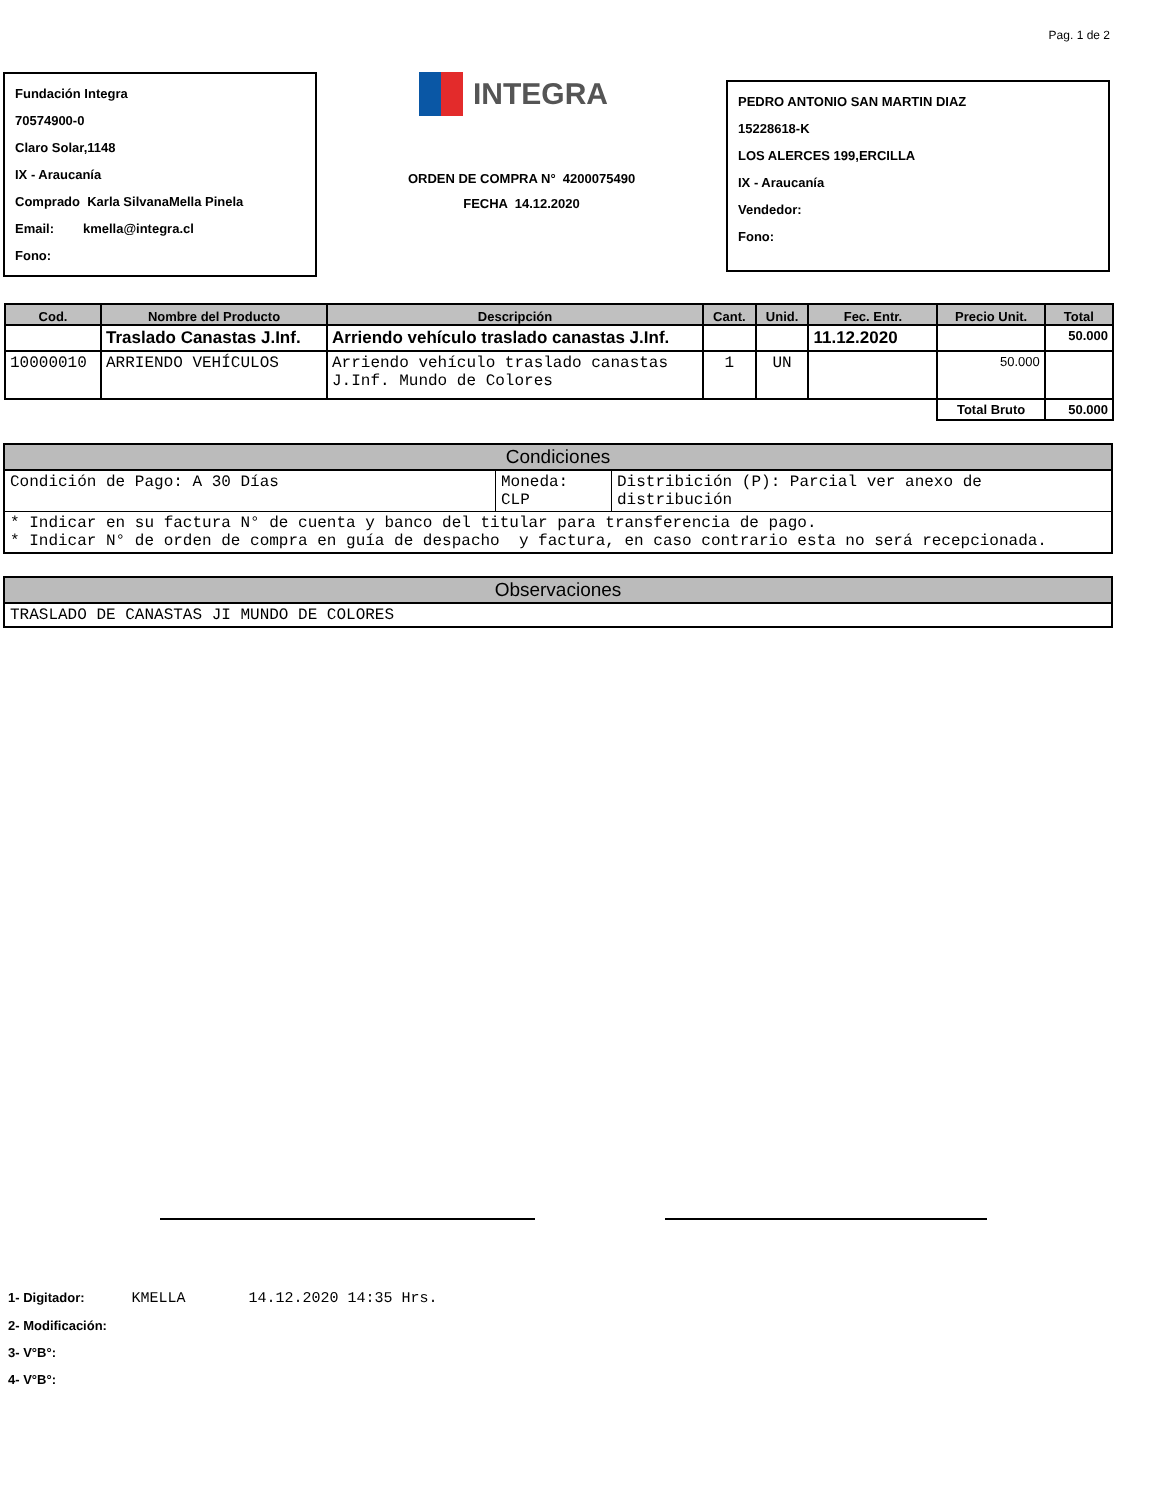Pag. 1 de 2
Fundación Integra
70574900-0
Claro Solar,1148
IX - Araucanía
Comprado Karla SilvanaMella Pinela
Email: kmella@integra.cl
Fono:
INTEGRA
ORDEN DE COMPRA N° 4200075490
FECHA 14.12.2020
PEDRO ANTONIO SAN MARTIN DIAZ
15228618-K
LOS ALERCES 199,ERCILLA
IX - Araucanía
Vendedor:
Fono:
| Cod. | Nombre del Producto | Descripción | Cant. | Unid. | Fec. Entr. | Precio Unit. | Total |
| --- | --- | --- | --- | --- | --- | --- | --- |
| | Traslado Canastas J.Inf. | Arriendo vehículo traslado canastas J.Inf. | | | 11.12.2020 | | 50.000 |
| 10000010 | ARRIENDO VEHÍCULOS | Arriendo vehículo traslado canastas J.Inf. Mundo de Colores | 1 | UN | | 50.000 | |
| | | | | | | Total Bruto | 50.000 |
| Condiciones | | |
| --- | --- | --- |
| Condición de Pago: A 30 Días | Moneda: CLP | Distribición (P): Parcial ver anexo de distribución |
| * Indicar en su factura N° de cuenta y banco del titular para transferencia de pago. * Indicar N° de orden de compra en guía de despacho y factura, en caso contrario esta no será recepcionada. | | |
| Observaciones |
| --- |
| TRASLADO DE CANASTAS JI MUNDO DE COLORES |
1- Digitador: KMELLA 14.12.2020 14:35 Hrs.
2- Modificación:
3- V°B°:
4- V°B°: